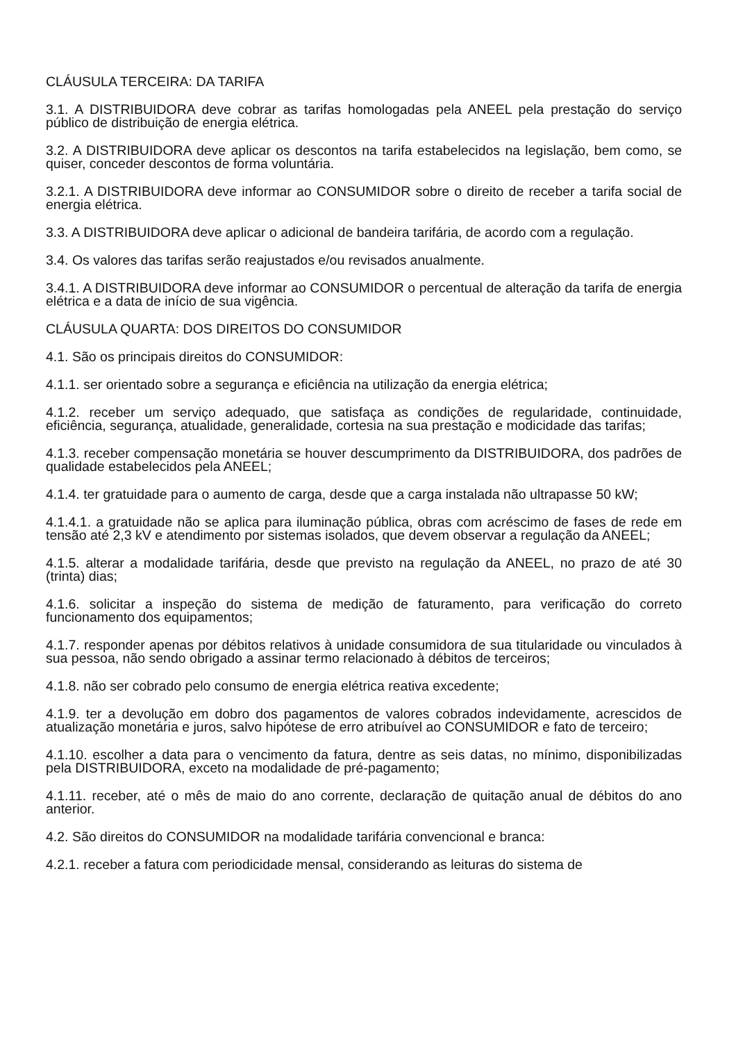CLÁUSULA TERCEIRA: DA TARIFA
3.1. A DISTRIBUIDORA deve cobrar as tarifas homologadas pela ANEEL pela prestação do serviço público de distribuição de energia elétrica.
3.2. A DISTRIBUIDORA deve aplicar os descontos na tarifa estabelecidos na legislação, bem como, se quiser, conceder descontos de forma voluntária.
3.2.1. A DISTRIBUIDORA deve informar ao CONSUMIDOR sobre o direito de receber a tarifa social de energia elétrica.
3.3. A DISTRIBUIDORA deve aplicar o adicional de bandeira tarifária, de acordo com a regulação.
3.4. Os valores das tarifas serão reajustados e/ou revisados anualmente.
3.4.1. A DISTRIBUIDORA deve informar ao CONSUMIDOR o percentual de alteração da tarifa de energia elétrica e a data de início de sua vigência.
CLÁUSULA QUARTA: DOS DIREITOS DO CONSUMIDOR
4.1. São os principais direitos do CONSUMIDOR:
4.1.1. ser orientado sobre a segurança e eficiência na utilização da energia elétrica;
4.1.2. receber um serviço adequado, que satisfaça as condições de regularidade, continuidade, eficiência, segurança, atualidade, generalidade, cortesia na sua prestação e modicidade das tarifas;
4.1.3. receber compensação monetária se houver descumprimento da DISTRIBUIDORA, dos padrões de qualidade estabelecidos pela ANEEL;
4.1.4. ter gratuidade para o aumento de carga, desde que a carga instalada não ultrapasse 50 kW;
4.1.4.1. a gratuidade não se aplica para iluminação pública, obras com acréscimo de fases de rede em tensão até 2,3 kV e atendimento por sistemas isolados, que devem observar a regulação da ANEEL;
4.1.5. alterar a modalidade tarifária, desde que previsto na regulação da ANEEL, no prazo de até 30 (trinta) dias;
4.1.6. solicitar a inspeção do sistema de medição de faturamento, para verificação do correto funcionamento dos equipamentos;
4.1.7. responder apenas por débitos relativos à unidade consumidora de sua titularidade ou vinculados à sua pessoa, não sendo obrigado a assinar termo relacionado à débitos de terceiros;
4.1.8. não ser cobrado pelo consumo de energia elétrica reativa excedente;
4.1.9. ter a devolução em dobro dos pagamentos de valores cobrados indevidamente, acrescidos de atualização monetária e juros, salvo hipótese de erro atribuível ao CONSUMIDOR e fato de terceiro;
4.1.10. escolher a data para o vencimento da fatura, dentre as seis datas, no mínimo, disponibilizadas pela DISTRIBUIDORA, exceto na modalidade de pré-pagamento;
4.1.11. receber, até o mês de maio do ano corrente, declaração de quitação anual de débitos do ano anterior.
4.2. São direitos do CONSUMIDOR na modalidade tarifária convencional e branca:
4.2.1. receber a fatura com periodicidade mensal, considerando as leituras do sistema de